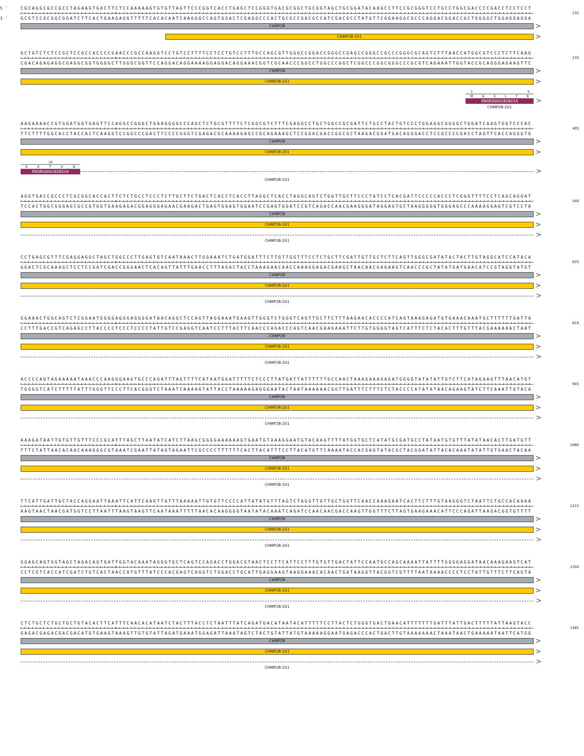5 ʹ
CGCAGGCGCCGCCTAGAAGTGACTTCTCCAAAAAGTGTGTTAGTTCCCGGTCACCTGAGCTCCGGGTGACGCGGCTGCGGTAGCTGCGGATACAAGCCTTCCGCGGGTCCTGCCTGGCGACCCCGACCTCCTCCT
135
3 ʹ
GCGTCCGCGGCGGATCTTCACTGAAGAGGTTTTTCACACAATCAAGGGCCAGTGGACTCGAGGCCCACTGCGCCGACGCCATCGACGCCTATGTTCGGAAGGCGCCCAGGACGGACCGCTGGGGCTGGAGGAGGA
CHMP2B >
CHMP2B-201 >
GCTGTCTCTCCGCTCCGCCACCCCGAACCCGCCAAGGTCCTGTCCTTTTCCTCCTGTCCTTTGCCAGCGTTGGGCCGGACCGGGCCGAGCCGGGCCGCCCGGGCGCAGTCTTTAACCATGGCGTCCCTCTTCAAG
270
CGACAGAGAGGCGAGGCGGTGGGGCTTGGGCGGTTCCAGGACAGGAAAAGGAGGACAGGAAACGGTCGCAACCCGGCCTGGCCCGGCTCGGCCCGGCGGGCCCGCGTCAGAAATTGGTACCGCAGGGAGAAGTTC
CHMP2B >
CHMP2B-201 >
1 5
M A S L F K
ENSE00001828224 >
CHMP2B-201
AAGAAAACCGTGGATGGTGAGTTCCAGGCCGGGCTGAAGGGGCCCAGCTCTGCGTTTTCTCGGCGTCTTTCGAGGCCTGCTGGCCGCGATTCTGCCTACTGTCCCTGGAGGCGGGGCTGGATCAAGTGGTCCCAC
405
TTCTTTTGGCACCTACCACTCAAGGTCCGGCCCGACTTCCCCGGGTCGAGACGCAAAAGAGCCGCAGAAAGCTCCGGACGACCGGCGCTAAGACGGATGACAGGGACCTCCGCCCCGACCTAGTTCACCAGGGTG
CHMP2B >
CHMP2B-201 >
10
K K T V D
ENSE00001828224
>
CHMP2B-201
AGGTGACCGCCCTCGCGGCACCACTTCTCTGCCTCCCTCTTGCTTCTGACTCACCTCACCTTAGGCTCACCTAGGCAGTCTGGTTGCTTCCCTATCCTCACGATTCCCCCACCCTCGGGTTTTCCTCAGCAGGAT
540
TCCACTGGCGGGAGCGCCGTGGTGAAGAGACGGAGGGAGAACGAAGACTGAGTGGAGTGGAATCCGAGTGGATCCGTCAGACCAACGAAGGGATAGGAGTGCTAAGGGGGTGGGAGCCCAAAAGGAGTCGTCCTA
CHMP2B >
CHMP2B-201 >
>
CHMP2B-201
CCTGAGCGTTTCGAGGAGGCTAGCTGGCCCTTGAGTGTCAATAAACTTGGAAATCTGATGGATTTCTTGTTGGTTTCCTCTGCTTCGATTGTTGCTCTTCAGTTGGGCGATATACTACTTGTAGGCATCCATACA
675
GGACTCGCAAAGCTCCTCCGATCGACCGGGAACTCACAGTTATTTGAACCTTTAGACTACCTAAAGAACAACCAAAGGAGACGAAGCTAACAACGAGAAGTCAACCCGCTATATGATGAACATCCGTAGGTATGT
CHMP2B >
CHMP2B-201 >
>
CHMP2B-201
GGAAACTGGCAGTCTCGGAATGGGGAGGGAGGGGATAACAGGCTCCAGTTAGGAAATGAAGTTGGGTCTGGGTCAGTTGCTTCTTTAAGAACACCCCATCAGTAAAGAGATGTGAAACAAATGCTTTTTTGATTA
810
CCTTTGACCGTCAGAGCCTTACCCCTCCCTCCCCTATTGTCCGAGGTCAATCCTTTACTTCAACCCAGACCCAGTCAACGAAGAAATTCTTGTGGGGTAGTCATTTCTCTACACTTTGTTTACGAAAAAACTAAT
CHMP2B >
CHMP2B-201 >
>
CHMP2B-201
ACCCCAGTAGAAAAATAAACCCAAGGGAAGTGCCCAGATTTAGTTTTCATAATGGATTTTTCTCCCTTATGATTATTTTTTGCCAACTAAAGAAAGAGATGGGGTATATATTGTCTTCATAGAAGTTTAACATGT
945
TGGGGTCATCTTTTTATTTGGGTTCCCTTCACGGGTCTAAATCAAAAGTATTACCTAAAAAGAGGGAATACTAATAAAAAACGGTTGATTTCTTTCTCTACCCCATATATAACAGAAGTATCTTCAAATTGTACA
CHMP2B >
CHMP2B-201 >
>
CHMP2B-201
AAAGATAATTGTGTTGTTTCCCGCATTTAGCTTAATATCATCTTAAGCGGGGAAAAAAGTGAATGTAAAGGAATGTACAAGTTTTATGGTGCTCATATGCGATGCCTATAATGTGTTTATATAACACTTGATGTT
1080
TTTCTATTAACACAACAAAGGGCGTAAATCGAATTATAGTAGAATTCGCCCCTTTTTTCACTTACATTTCCTTACATGTTCAAAATACCACGAGTATACGCTACGGATATTACACAAATATATTGTGAACTACAA
CHMP2B >
CHMP2B-201 >
>
CHMP2B-201
TTCATTGATTGCTACCAGGAATTAAATTCATTCAAGTTATTTAAAAATTGTGTTCCCCATTATATGTTTAGTCTAGGTTGTTGCTGGTTCAACCAAAGAATCACTTCTTTGTAAGGGTCTAATTCTGCCACAAAA
1215
AAGTAACTAACGATGGTCCTTAATTTAAGTAAGTTCAATAAATTTTTAACACAAGGGGTAATATACAAATCAGATCCAACAACGACCAAGTTGGTTTCTTAGTGAAGAAACATTCCCAGATTAAGACGGTGTTTT
CHMP2B >
CHMP2B-201 >
>
CHMP2B-201
GGAGCAGTGGTAGCTAGACAGTGATTGGTACAAATAGGGTGCTCAGTCCAGACCTGGACGTAACTCCTTCATTCCTTTGTGTTGACTATTCCAATGCCAGCAAAATTATTTTGGGGAGGATAACAAAGAAGTCAT
1350
CCTCGTCACCATCGATCTGTCACTAACCATGTTTATCCCACGAGTCAGGTCTGGACCTGCATTGAGGAAGTAAGGAAACACAACTGATAAGGTTACGGTCGTTTTAATAAAACCCCTCCTATTGTTTCTTCAGTA
CHMP2B >
CHMP2B-201 >
>
CHMP2B-201
CTCTGCTCTGCTGCTGTACACTTCATTTCAACACATAATCTACTTTACCTCTAATTTATCAGATGACATAATACATTTTTCCTTACTCTGGGTGACTGAACATTTTTTTGATTTATTGACTTTTTATTAAGTACC
1485
GAGACGAGACGACGACATGTGAAGTAAAGTTGTGTATTAGATGAAATGGAGATTAAATAGTCTACTGTATTATGTAAAAAGGAATGAGACCCACTGACTTGTAAAAAAACTAAATAACTGAAAAATAATTCATGG
CHMP2B >
CHMP2B-201 >
>
CHMP2B-201